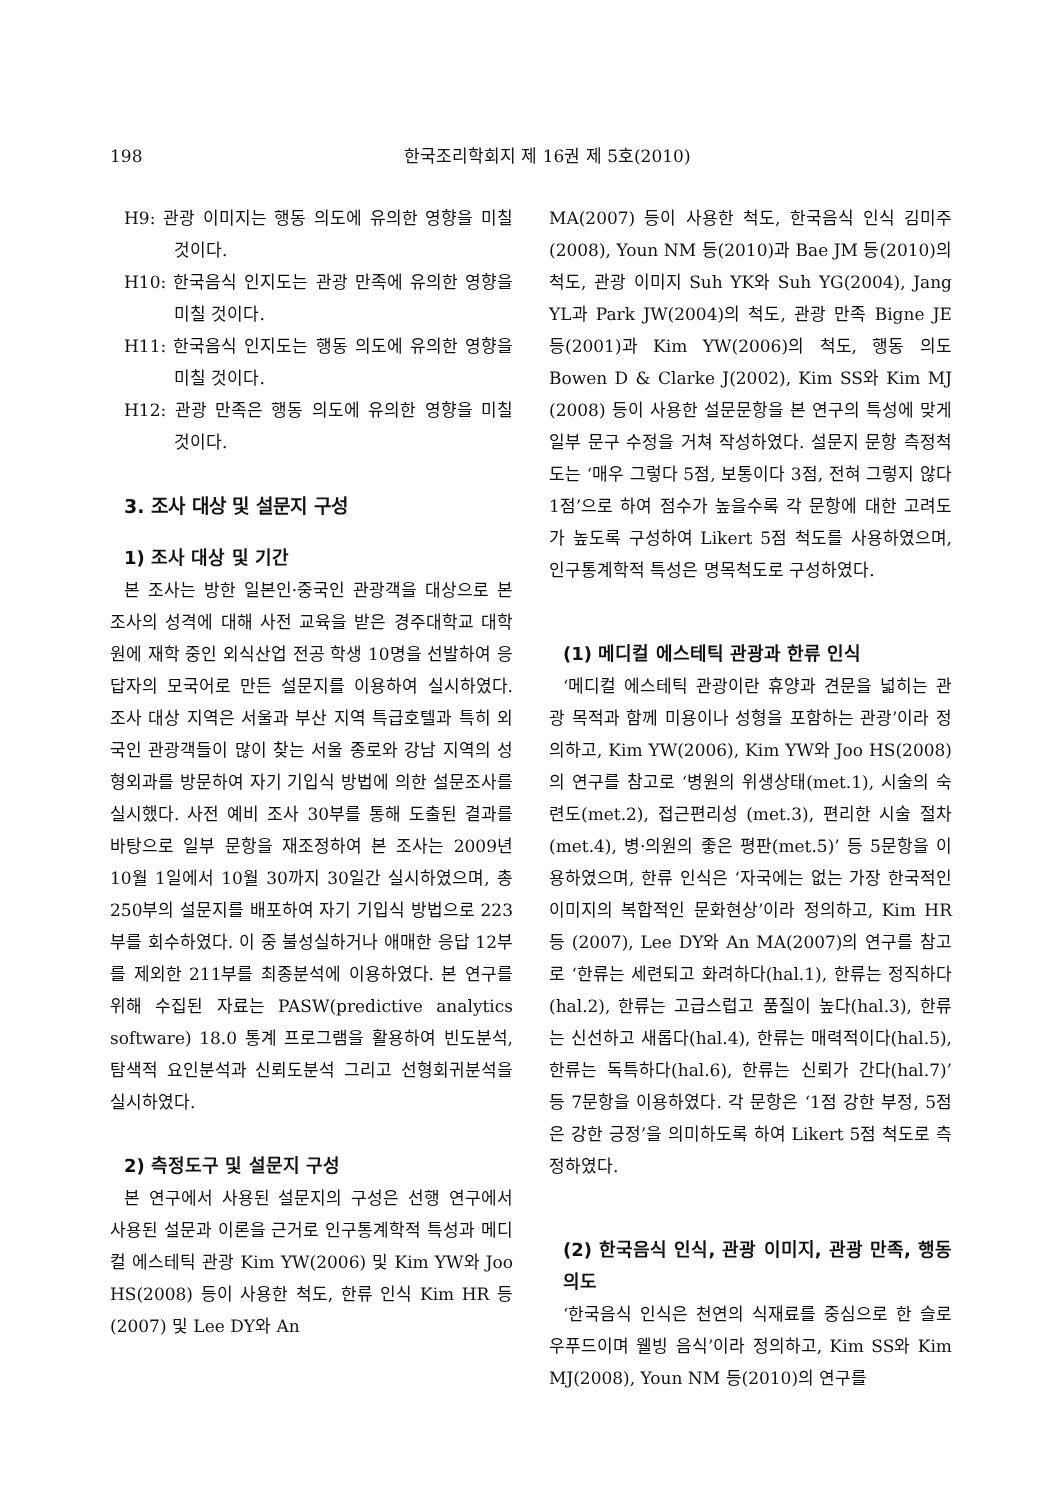198 한국조리학회지 제 16권 제 5호(2010)
H9: 관광 이미지는 행동 의도에 유의한 영향을 미칠 것이다.
H10: 한국음식 인지도는 관광 만족에 유의한 영향을 미칠 것이다.
H11: 한국음식 인지도는 행동 의도에 유의한 영향을 미칠 것이다.
H12: 관광 만족은 행동 의도에 유의한 영향을 미칠 것이다.
3. 조사 대상 및 설문지 구성
1) 조사 대상 및 기간
본 조사는 방한 일본인·중국인 관광객을 대상으로 본 조사의 성격에 대해 사전 교육을 받은 경주대학교 대학원에 재학 중인 외식산업 전공 학생 10명을 선발하여 응답자의 모국어로 만든 설문지를 이용하여 실시하였다. 조사 대상 지역은 서울과 부산 지역 특급호텔과 특히 외국인 관광객들이 많이 찾는 서울 종로와 강남 지역의 성형외과를 방문하여 자기 기입식 방법에 의한 설문조사를 실시했다. 사전 예비 조사 30부를 통해 도출된 결과를 바탕으로 일부 문항을 재조정하여 본 조사는 2009년 10월 1일에서 10월 30까지 30일간 실시하였으며, 총 250부의 설문지를 배포하여 자기 기입식 방법으로 223부를 회수하였다. 이 중 불성실하거나 애매한 응답 12부를 제외한 211부를 최종분석에 이용하였다. 본 연구를 위해 수집된 자료는 PASW(predictive analytics software) 18.0 통계 프로그램을 활용하여 빈도분석, 탐색적 요인분석과 신뢰도분석 그리고 선형회귀분석을 실시하였다.
2) 측정도구 및 설문지 구성
본 연구에서 사용된 설문지의 구성은 선행 연구에서 사용된 설문과 이론을 근거로 인구통계학적 특성과 메디컬 에스테틱 관광 Kim YW(2006) 및 Kim YW와 Joo HS(2008) 등이 사용한 척도, 한류 인식 Kim HR 등(2007) 및 Lee DY와 An
MA(2007) 등이 사용한 척도, 한국음식 인식 김미주(2008), Youn NM 등(2010)과 Bae JM 등(2010)의 척도, 관광 이미지 Suh YK와 Suh YG(2004), Jang YL과 Park JW(2004)의 척도, 관광 만족 Bigne JE 등(2001)과 Kim YW(2006)의 척도, 행동 의도 Bowen D & Clarke J(2002), Kim SS와 Kim MJ (2008) 등이 사용한 설문문항을 본 연구의 특성에 맞게 일부 문구 수정을 거쳐 작성하였다. 설문지 문항 측정척도는 ‘매우 그렇다 5점, 보통이다 3점, 전혀 그렇지 않다 1점’으로 하여 점수가 높을수록 각 문항에 대한 고려도가 높도록 구성하여 Likert 5점 척도를 사용하였으며, 인구통계학적 특성은 명목척도로 구성하였다.
(1) 메디컬 에스테틱 관광과 한류 인식
‘메디컬 에스테틱 관광이란 휴양과 견문을 넓히는 관광 목적과 함께 미용이나 성형을 포함하는 관광’이라 정의하고, Kim YW(2006), Kim YW와 Joo HS(2008)의 연구를 참고로 ‘병원의 위생상태(met.1), 시술의 숙련도(met.2), 접근편리성 (met.3), 편리한 시술 절차(met.4), 병·의원의 좋은 평판(met.5)’ 등 5문항을 이용하였으며, 한류 인식은 ‘자국에는 없는 가장 한국적인 이미지의 복합적인 문화현상’이라 정의하고, Kim HR 등 (2007), Lee DY와 An MA(2007)의 연구를 참고로 ‘한류는 세련되고 화려하다(hal.1), 한류는 정직하다(hal.2), 한류는 고급스럽고 품질이 높다(hal.3), 한류는 신선하고 새롭다(hal.4), 한류는 매력적이다(hal.5), 한류는 독특하다(hal.6), 한류는 신뢰가 간다(hal.7)’ 등 7문항을 이용하였다. 각 문항은 ‘1점 강한 부정, 5점은 강한 긍정’을 의미하도록 하여 Likert 5점 척도로 측정하였다.
(2) 한국음식 인식, 관광 이미지, 관광 만족, 행동 의도
‘한국음식 인식은 천연의 식재료를 중심으로 한 슬로우푸드이며 웰빙 음식’이라 정의하고, Kim SS와 Kim MJ(2008), Youn NM 등(2010)의 연구를